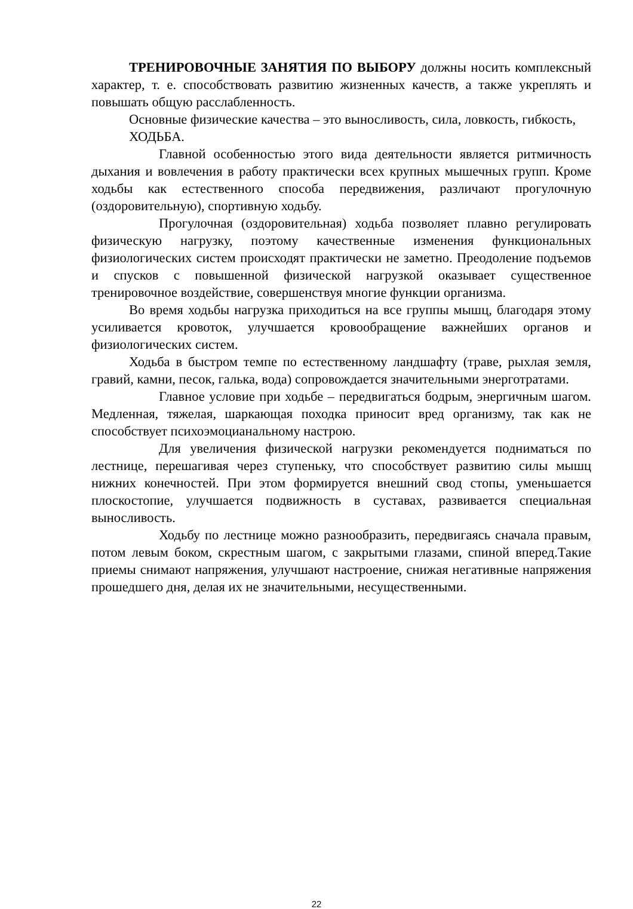ТРЕНИРОВОЧНЫЕ ЗАНЯТИЯ ПО ВЫБОРУ должны носить комплексный характер, т. е. способствовать развитию жизненных качеств, а также укреплять и повышать общую расслабленность.
Основные физические качества – это выносливость, сила, ловкость, гибкость,
ХОДЬБА.
Главной особенностью этого вида деятельности является ритмичность дыхания и вовлечения в работу практически всех крупных мышечных групп. Кроме ходьбы как естественного способа передвижения, различают прогулочную (оздоровительную), спортивную ходьбу.
Прогулочная (оздоровительная) ходьба позволяет плавно регулировать физическую нагрузку, поэтому качественные изменения функциональных физиологических систем происходят практически не заметно. Преодоление подъемов и спусков с повышенной физической нагрузкой оказывает существенное тренировочное воздействие, совершенствуя многие функции организма.
Во время ходьбы нагрузка приходиться на все группы мышц, благодаря этому усиливается кровоток, улучшается кровообращение важнейших органов и физиологических систем.
Ходьба в быстром темпе по естественному ландшафту (траве, рыхлая земля, гравий, камни, песок, галька, вода) сопровождается значительными энерготратами.
Главное условие при ходьбе – передвигаться бодрым, энергичным шагом. Медленная, тяжелая, шаркающая походка приносит вред организму, так как не способствует психоэмоцианальному настрою.
Для увеличения физической нагрузки рекомендуется подниматься по лестнице, перешагивая через ступеньку, что способствует развитию силы мышц нижних конечностей. При этом формируется внешний свод стопы, уменьшается плоскостопие, улучшается подвижность в суставах, развивается специальная выносливость.
Ходьбу по лестнице можно разнообразить, передвигаясь сначала правым, потом левым боком, скрестным шагом, с закрытыми глазами, спиной вперед.Такие приемы снимают напряжения, улучшают настроение, снижая негативные напряжения прошедшего дня, делая их не значительными, несущественными.
22